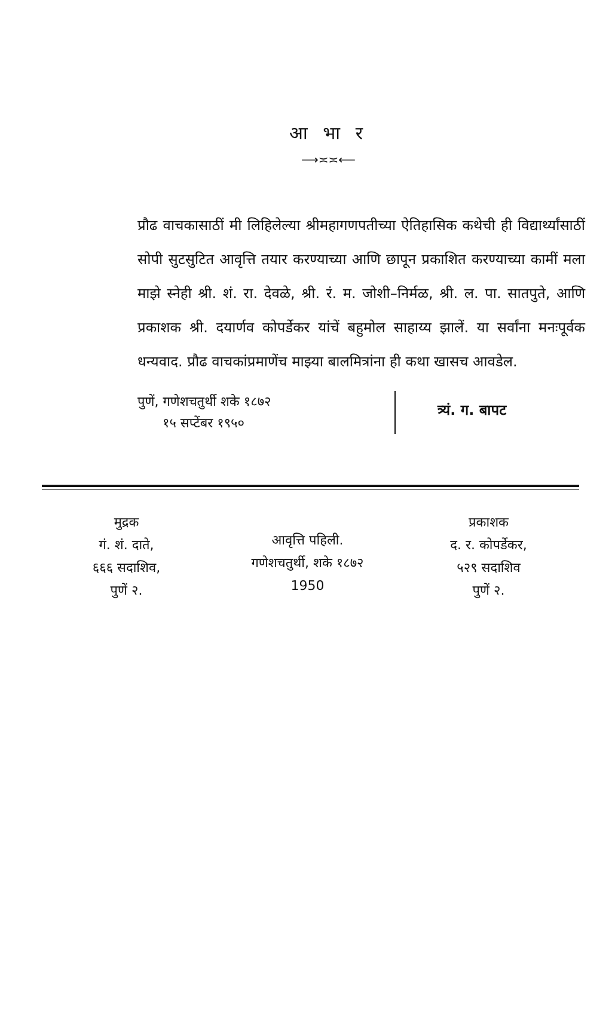आ भा र
⟶≍≍⟵
प्रौढ वाचकासाठीं मी लिहिलेल्या श्रीमहागणपतीच्या ऐतिहासिक कथेची ही विद्यार्थ्यांसाठीं सोपी सुटसुटित आवृत्ति तयार करण्याच्या आणि छापून प्रकाशित करण्याच्या कामीं मला माझे स्नेही श्री. शं. रा. देवळे, श्री. रं. म. जोशी–निर्मळ, श्री. ल. पा. सातपुते, आणि प्रकाशक श्री. दयार्णव कोपर्डेकर यांचें बहुमोल साहाय्य झालें. या सर्वांना मनःपूर्वक धन्यवाद. प्रौढ वाचकांप्रमाणेंच माझ्या बालमित्रांना ही कथा खासच आवडेल.
पुणें, गणेशचतुर्थी शके १८७२
१५ सप्टेंबर १९५०
त्र्यं. ग. बापट
मुद्रक
गं. शं. दाते,
६६६ सदाशिव,
पुणें २.
आवृत्ति पहिली.
गणेशचतुर्थी, शके १८७२
1950
प्रकाशक
द. र. कोपर्डेकर,
५२९ सदाशिव
पुणें २.